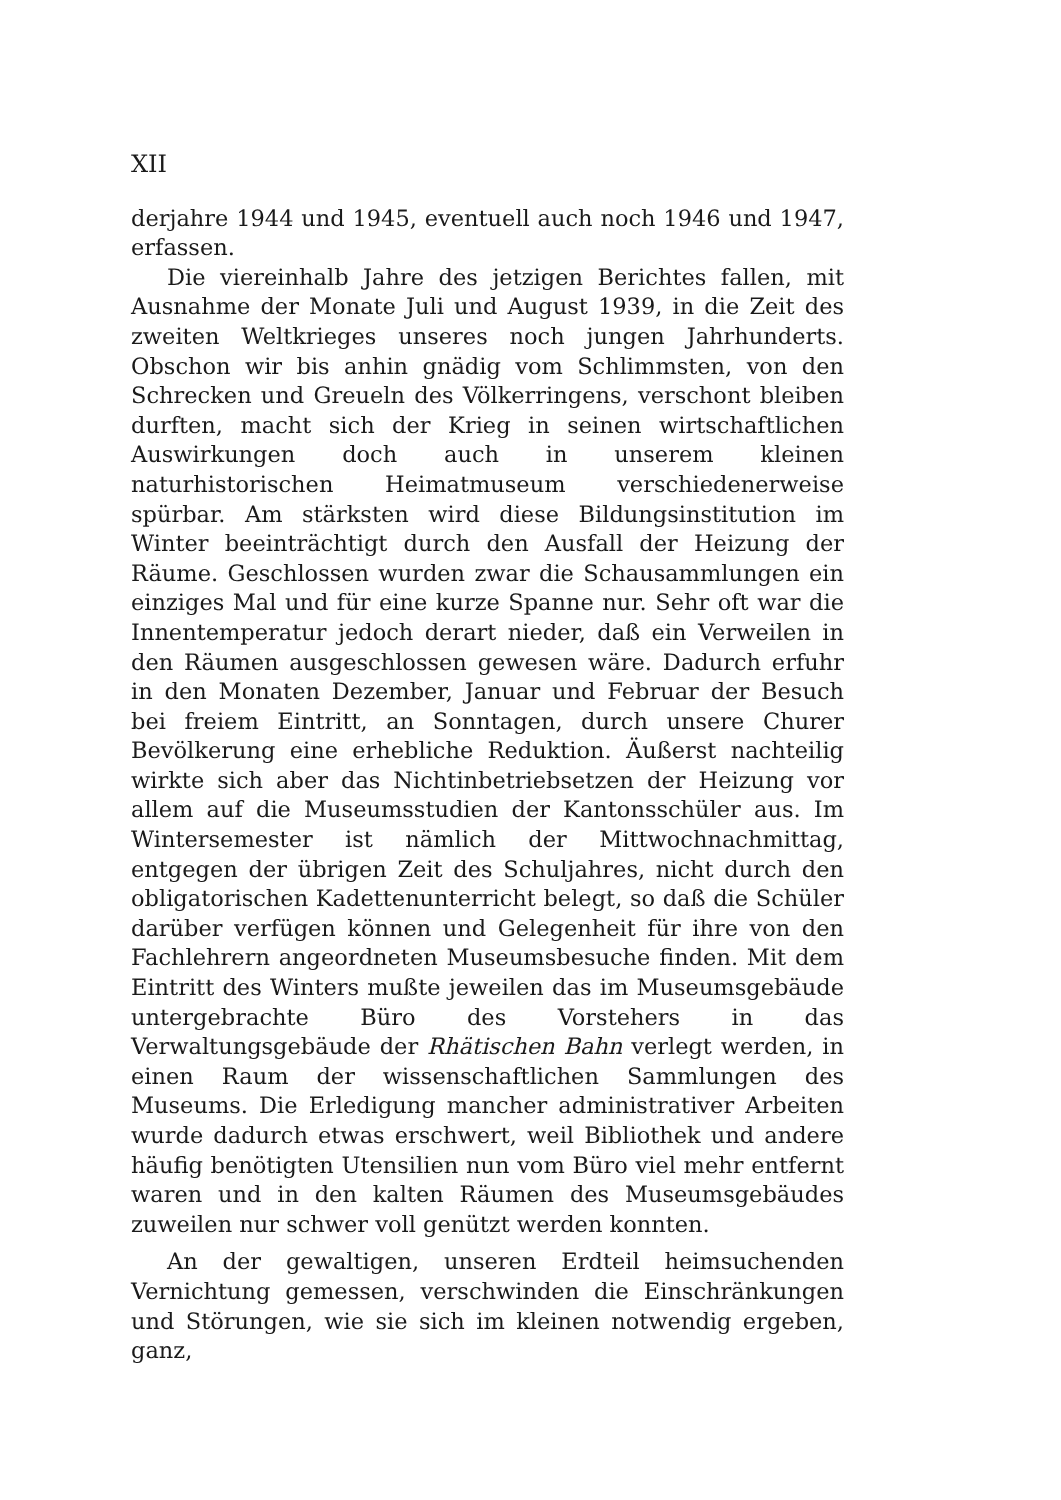XII
derjahre 1944 und 1945, eventuell auch noch 1946 und 1947, erfassen.
Die viereinhalb Jahre des jetzigen Berichtes fallen, mit Ausnahme der Monate Juli und August 1939, in die Zeit des zweiten Weltkrieges unseres noch jungen Jahrhunderts. Obschon wir bis anhin gnädig vom Schlimmsten, von den Schrecken und Greueln des Völkerringens, verschont bleiben durften, macht sich der Krieg in seinen wirtschaftlichen Auswirkungen doch auch in unserem kleinen naturhistorischen Heimatmuseum verschiedenerweise spürbar. Am stärksten wird diese Bildungsinstitution im Winter beeinträchtigt durch den Ausfall der Heizung der Räume. Geschlossen wurden zwar die Schausammlungen ein einziges Mal und für eine kurze Spanne nur. Sehr oft war die Innentemperatur jedoch derart nieder, daß ein Verweilen in den Räumen ausgeschlossen gewesen wäre. Dadurch erfuhr in den Monaten Dezember, Januar und Februar der Besuch bei freiem Eintritt, an Sonntagen, durch unsere Churer Bevölkerung eine erhebliche Reduktion. Äußerst nachteilig wirkte sich aber das Nichtinbetriebsetzen der Heizung vor allem auf die Museumsstudien der Kantonsschüler aus. Im Wintersemester ist nämlich der Mittwochnachmittag, entgegen der übrigen Zeit des Schuljahres, nicht durch den obligatorischen Kadettenunterricht belegt, so daß die Schüler darüber verfügen können und Gelegenheit für ihre von den Fachlehrern angeordneten Museumsbesuche finden. Mit dem Eintritt des Winters mußte jeweilen das im Museumsgebäude untergebrachte Büro des Vorstehers in das Verwaltungsgebäude der Rhätischen Bahn verlegt werden, in einen Raum der wissenschaftlichen Sammlungen des Museums. Die Erledigung mancher administrativer Arbeiten wurde dadurch etwas erschwert, weil Bibliothek und andere häufig benötigten Utensilien nun vom Büro viel mehr entfernt waren und in den kalten Räumen des Museumsgebäudes zuweilen nur schwer voll genützt werden konnten.
An der gewaltigen, unseren Erdteil heimsuchenden Vernichtung gemessen, verschwinden die Einschränkungen und Störungen, wie sie sich im kleinen notwendig ergeben, ganz,